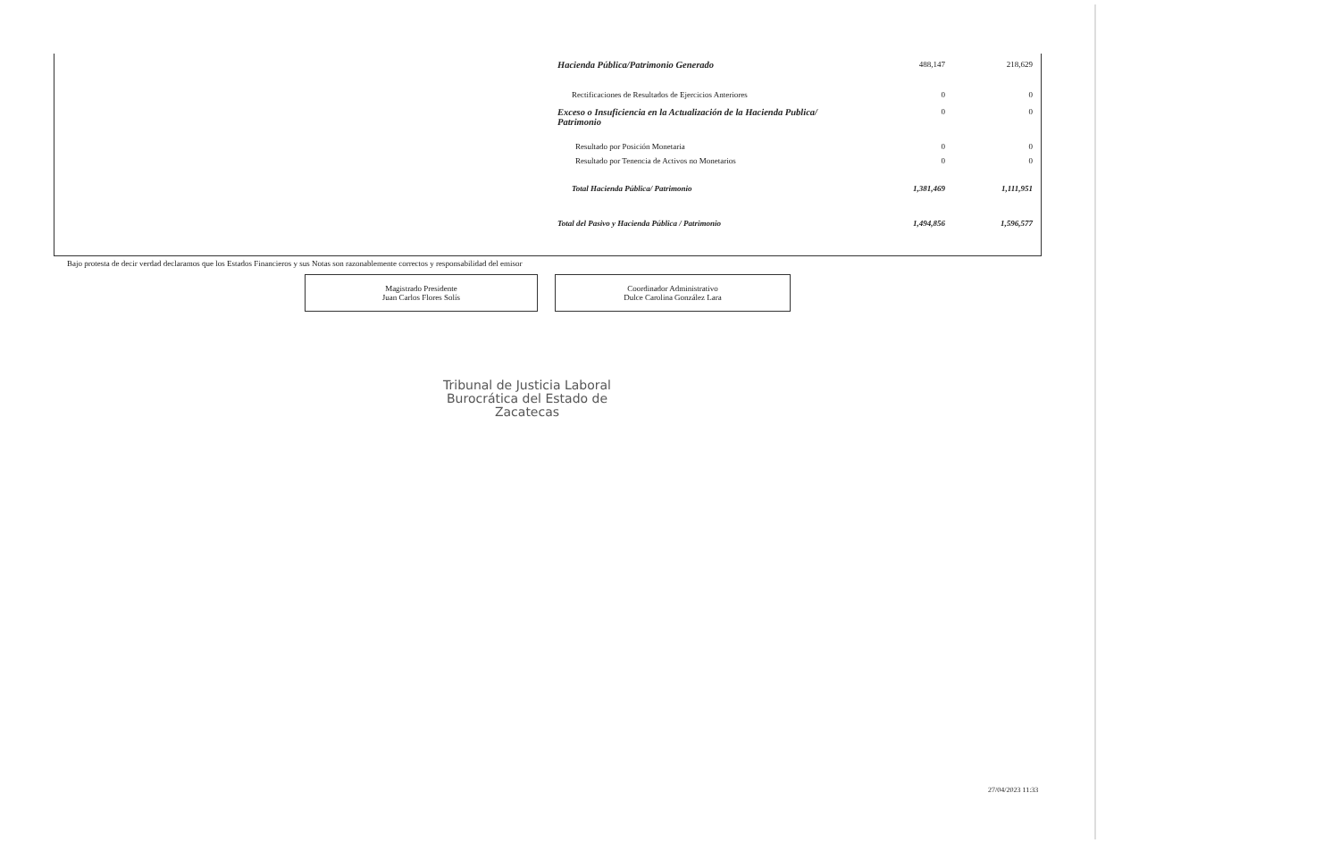| Hacienda Pública/Patrimonio Generado | 488,147 | 218,629 |
| Rectificaciones de Resultados de Ejercicios Anteriores | 0 | 0 |
| Exceso o Insuficiencia en la Actualización de la Hacienda Publica/ Patrimonio | 0 | 0 |
| Resultado por Posición Monetaria | 0 | 0 |
| Resultado por Tenencia de Activos no Monetarios | 0 | 0 |
| Total Hacienda Pública/ Patrimonio | 1,381,469 | 1,111,951 |
| Total del Pasivo y Hacienda Pública / Patrimonio | 1,494,856 | 1,596,577 |
Bajo protesta de decir verdad declaramos que los Estados Financieros y sus Notas son razonablemente correctos y responsabilidad del emisor
Magistrado Presidente
Juan Carlos Flores Solís
Coordinador Administrativo
Dulce Carolina González Lara
Tribunal de Justicia Laboral
Burocrática del Estado de
Zacatecas
27/04/2023 11:33